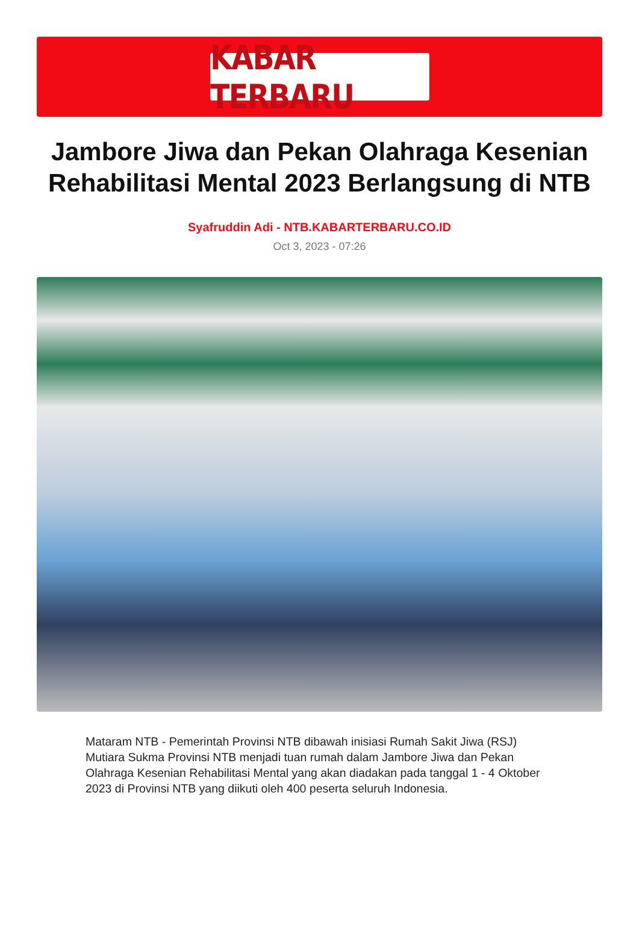KABAR TERBARU
Jambore Jiwa dan Pekan Olahraga Kesenian Rehabilitasi Mental 2023 Berlangsung di NTB
Syafruddin Adi - NTB.KABARTERBARU.CO.ID
Oct 3, 2023 - 07:26
Mataram NTB - Pemerintah Provinsi NTB dibawah inisiasi Rumah Sakit Jiwa (RSJ) Mutiara Sukma Provinsi NTB menjadi tuan rumah dalam Jambore Jiwa dan Pekan Olahraga Kesenian Rehabilitasi Mental yang akan diadakan pada tanggal 1 - 4 Oktober 2023 di Provinsi NTB yang diikuti oleh 400 peserta seluruh Indonesia.